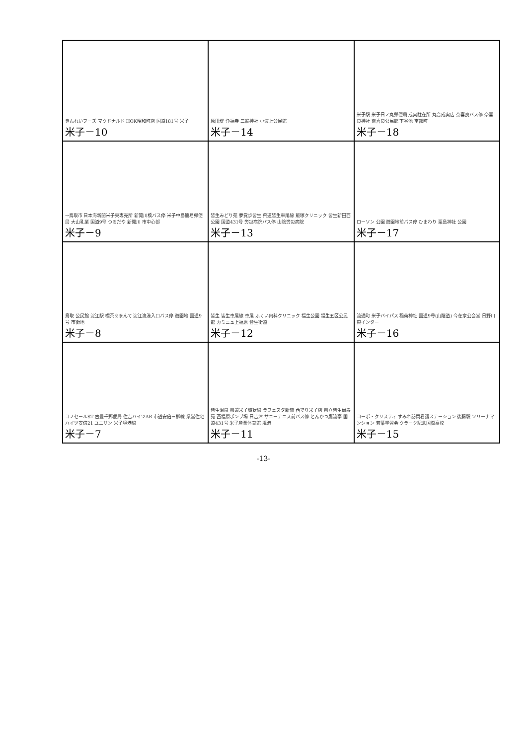| きんれいフーズ マクドナルド HOK昭和町店 国道181号 米子 米子－10 | 原田堤 浄福寺 三輪神社 小波上公民館 米子－14 | 米子駅 米子日ノ丸郵便局 成実駐在所 丸合成実店 奈喜良バス停 奈喜良神社 奈喜良公民館 下谷池 南部町 米子－18 |
| →鳥取市 日本海新聞米子東専売所 新開川橋バス停 米子中島簡易郵便局 大山乳業 国道9号 つるだや 新開川 市中心部 米子－9 | 皆生みどり苑 夢覚歩皆生 県道皆生車尾線 飯塚クリニック 皆生新田西公園 国道431号 労災病院バス停 山陰労災病院 米子－13 | ローソン 公園 遊園地前バス停 ひまわり 粟島神社 公園 米子－17 |
| 鳥取 公民館 淀江駅 喫茶あまんて 淀江漁港入口バス停 遊園地 国道9号 市街地 米子－8 | 皆生 皆生車尾線 車尾 ふくい内科クリニック 福生公園 福生五区公民館 カミニュ上福原 皆生街道 米子－12 | 流通町 米子バイパス 稲荷神社 国道9号(山陰道) 今在家公会堂 日野川東インター 米子－16 |
| コノセールST 古豊千郵便局 住吉ハイツAB 市道安倍三柳線 県営住宅 ハイツ安倍21 ユニサン 米子境港線 米子－7 | 皆生温泉 県道米子環状線 ラフェスタ新開 西でり米子店 県立皆生尚寿苑 西福原ポンプ場 日吉津 サニーテニス前バス停 とんかつ鷹流亭 国道431号 米子産業体育館 境港 米子－11 | コーポ・クリスティ すみれ訪問看護ステーション 後藤駅 ソリーナマンション 若葉学習会 クラーク記念国際高校 米子－15 |
-13-